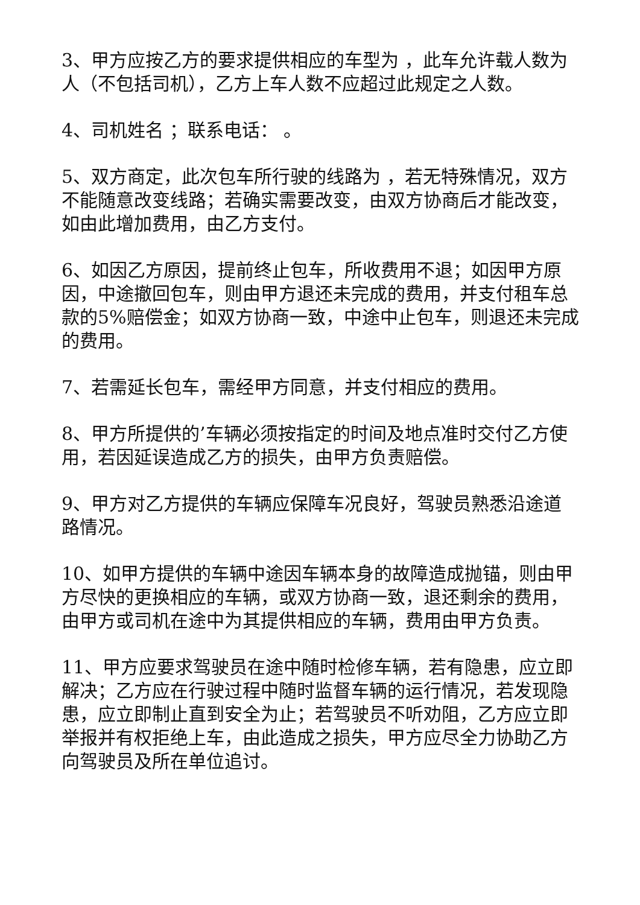3、甲方应按乙方的要求提供相应的车型为 ，此车允许载人数为 人（不包括司机），乙方上车人数不应超过此规定之人数。
4、司机姓名 ；联系电话： 。
5、双方商定，此次包车所行驶的线路为 ，若无特殊情况，双方不能随意改变线路；若确实需要改变，由双方协商后才能改变，如由此增加费用，由乙方支付。
6、如因乙方原因，提前终止包车，所收费用不退；如因甲方原因，中途撤回包车，则由甲方退还未完成的费用，并支付租车总款的5%赔偿金；如双方协商一致，中途中止包车，则退还未完成的费用。
7、若需延长包车，需经甲方同意，并支付相应的费用。
8、甲方所提供的’车辆必须按指定的时间及地点准时交付乙方使用，若因延误造成乙方的损失，由甲方负责赔偿。
9、甲方对乙方提供的车辆应保障车况良好，驾驶员熟悉沿途道路情况。
10、如甲方提供的车辆中途因车辆本身的故障造成抛锚，则由甲方尽快的更换相应的车辆，或双方协商一致，退还剩余的费用，由甲方或司机在途中为其提供相应的车辆，费用由甲方负责。
11、甲方应要求驾驶员在途中随时检修车辆，若有隐患，应立即解决；乙方应在行驶过程中随时监督车辆的运行情况，若发现隐患，应立即制止直到安全为止；若驾驶员不听劝阻，乙方应立即举报并有权拒绝上车，由此造成之损失，甲方应尽全力协助乙方向驾驶员及所在单位追讨。